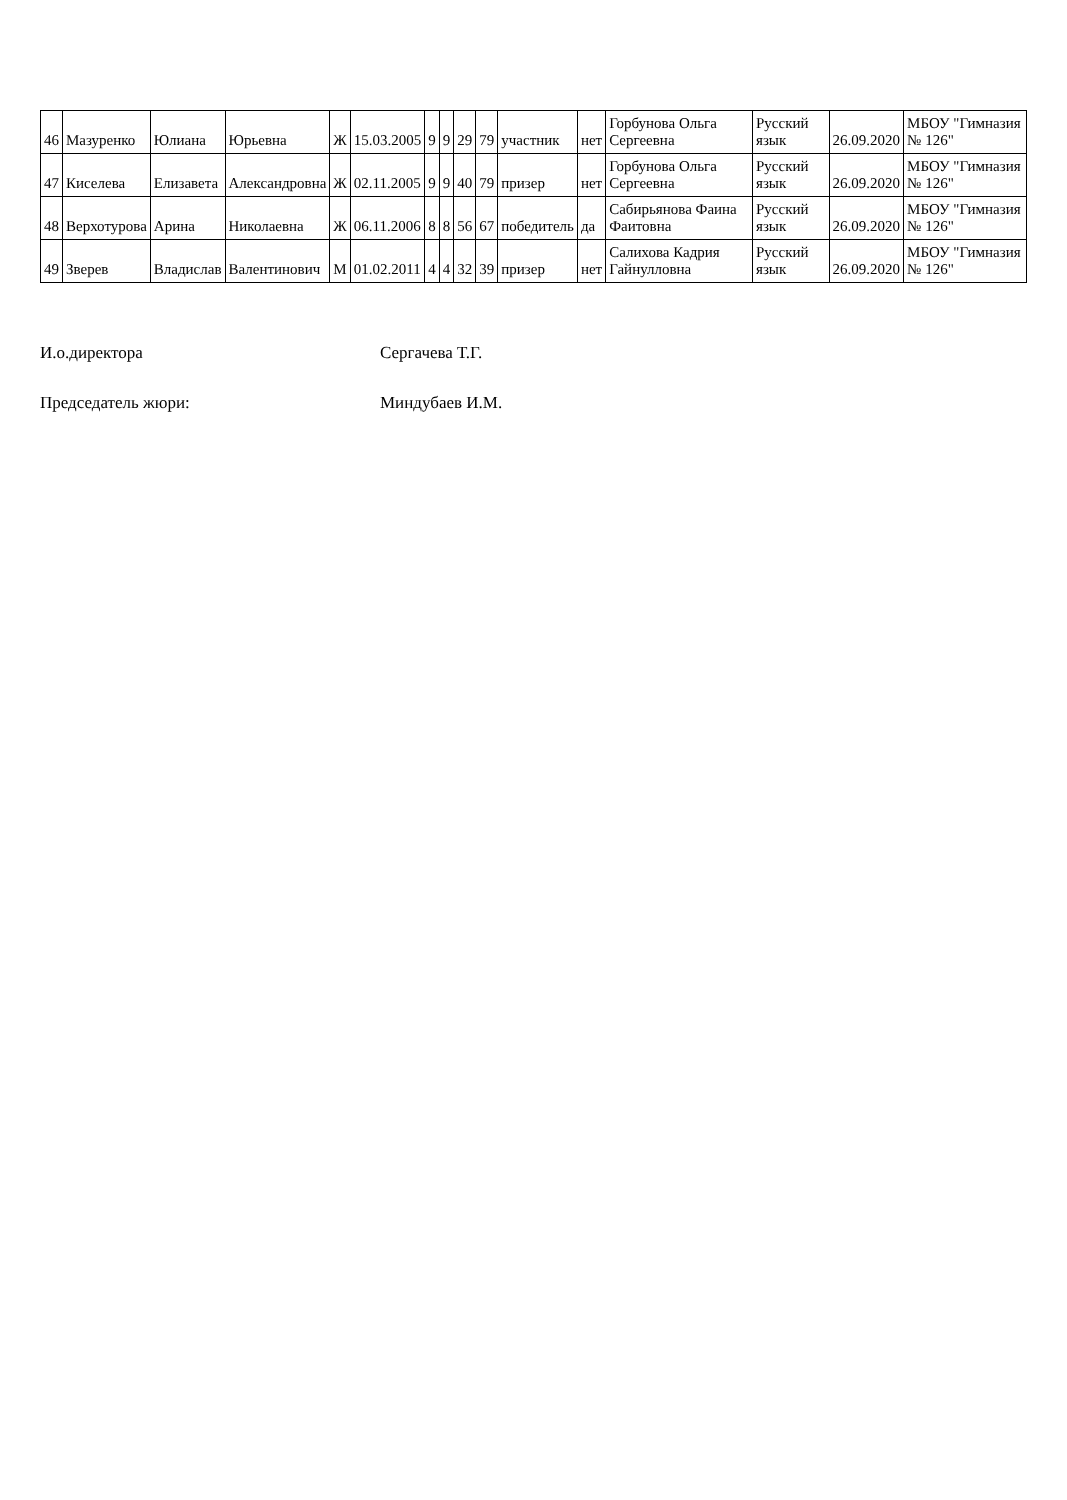| 46 | Мазуренко | Юлиана | Юрьевна | Ж | 15.03.2005 | 9 | 9 | 29 | 79 | участник | нет | Горбунова Ольга Сергеевна | Русский язык | 26.09.2020 | МБОУ "Гимназия № 126" |
| 47 | Киселева | Елизавета | Александровна | Ж | 02.11.2005 | 9 | 9 | 40 | 79 | призер | нет | Горбунова Ольга Сергеевна | Русский язык | 26.09.2020 | МБОУ "Гимназия № 126" |
| 48 | Верхотурова | Арина | Николаевна | Ж | 06.11.2006 | 8 | 8 | 56 | 67 | победитель | да | Сабирьянова Фаина Фаитовна | Русский язык | 26.09.2020 | МБОУ "Гимназия № 126" |
| 49 | Зверев | Владислав | Валентинович | М | 01.02.2011 | 4 | 4 | 32 | 39 | призер | нет | Салихова Кадрия Гайнулловна | Русский язык | 26.09.2020 | МБОУ "Гимназия № 126" |
И.о.директора Сергачева Т.Г.
Председатель жюри: Миндубаев И.М.